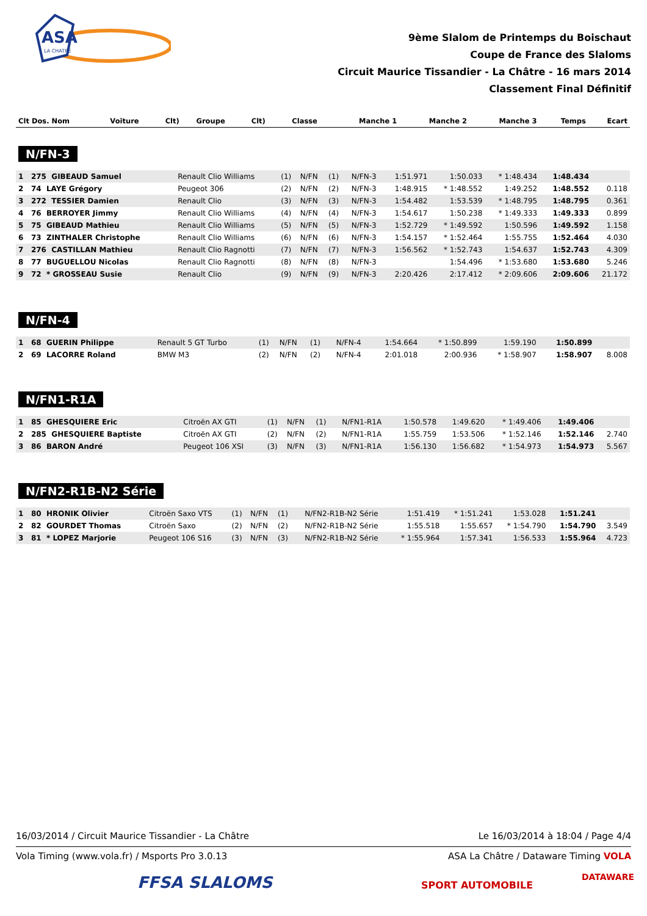ASA
LA CHATRE
9ème Slalom de Printemps du Boischaut
Coupe de France des Slaloms
Circuit Maurice Tissandier - La Châtre - 16 mars 2014
Classement Final Définitif
| Clt Dos. Nom | Voiture | Clt) | Groupe | Clt) | Classe | Manche 1 | Manche 2 | Manche 3 | Temps | Ecart |
| --- | --- | --- | --- | --- | --- | --- | --- | --- | --- | --- |
N/FN-3
| 1 275 GIBEAUD Samuel | Renault Clio Williams | (1) | N/FN | (1) | N/FN-3 | 1:51.971 | 1:50.033 | * 1:48.434 | 1:48.434 | |
| 2 74 LAYE Grégory | Peugeot 306 | (2) | N/FN | (2) | N/FN-3 | 1:48.915 | * 1:48.552 | 1:49.252 | 1:48.552 | 0.118 |
| 3 272 TESSIER Damien | Renault Clio | (3) | N/FN | (3) | N/FN-3 | 1:54.482 | 1:53.539 | * 1:48.795 | 1:48.795 | 0.361 |
| 4 76 BERROYER Jimmy | Renault Clio Williams | (4) | N/FN | (4) | N/FN-3 | 1:54.617 | 1:50.238 | * 1:49.333 | 1:49.333 | 0.899 |
| 5 75 GIBEAUD Mathieu | Renault Clio Williams | (5) | N/FN | (5) | N/FN-3 | 1:52.729 | * 1:49.592 | 1:50.596 | 1:49.592 | 1.158 |
| 6 73 ZINTHALER Christophe | Renault Clio Williams | (6) | N/FN | (6) | N/FN-3 | 1:54.157 | * 1:52.464 | 1:55.755 | 1:52.464 | 4.030 |
| 7 276 CASTILLAN Mathieu | Renault Clio Ragnotti | (7) | N/FN | (7) | N/FN-3 | 1:56.562 | * 1:52.743 | 1:54.637 | 1:52.743 | 4.309 |
| 8 77 BUGUELLOU Nicolas | Renault Clio Ragnotti | (8) | N/FN | (8) | N/FN-3 | | 1:54.496 | * 1:53.680 | 1:53.680 | 5.246 |
| 9 72 * GROSSEAU Susie | Renault Clio | (9) | N/FN | (9) | N/FN-3 | 2:20.426 | 2:17.412 | * 2:09.606 | 2:09.606 | 21.172 |
N/FN-4
| 1 68 GUERIN Philippe | Renault 5 GT Turbo | (1) | N/FN | (1) | N/FN-4 | 1:54.664 | * 1:50.899 | 1:59.190 | 1:50.899 | |
| 2 69 LACORRE Roland | BMW M3 | (2) | N/FN | (2) | N/FN-4 | 2:01.018 | 2:00.936 | * 1:58.907 | 1:58.907 | 8.008 |
N/FN1-R1A
| 1 85 GHESQUIERE Eric | Citroën AX GTI | (1) | N/FN | (1) | N/FN1-R1A | 1:50.578 | 1:49.620 | * 1:49.406 | 1:49.406 | |
| 2 285 GHESQUIERE Baptiste | Citroën AX GTI | (2) | N/FN | (2) | N/FN1-R1A | 1:55.759 | 1:53.506 | * 1:52.146 | 1:52.146 | 2.740 |
| 3 86 BARON André | Peugeot 106 XSI | (3) | N/FN | (3) | N/FN1-R1A | 1:56.130 | 1:56.682 | * 1:54.973 | 1:54.973 | 5.567 |
N/FN2-R1B-N2 Série
| 1 80 HRONIK Olivier | Citroën Saxo VTS | (1) | N/FN | (1) | N/FN2-R1B-N2 Série | 1:51.419 | * 1:51.241 | 1:53.028 | 1:51.241 | |
| 2 82 GOURDET Thomas | Citroën Saxo | (2) | N/FN | (2) | N/FN2-R1B-N2 Série | 1:55.518 | 1:55.657 | * 1:54.790 | 1:54.790 | 3.549 |
| 3 81 * LOPEZ Marjorie | Peugeot 106 S16 | (3) | N/FN | (3) | N/FN2-R1B-N2 Série | * 1:55.964 | 1:57.341 | 1:56.533 | 1:55.964 | 4.723 |
16/03/2014 / Circuit Maurice Tissandier - La Châtre Le 16/03/2014 à 18:04 / Page 4/4
Vola Timing (www.vola.fr) / Msports Pro 3.0.13 ASA La Châtre / Dataware Timing VOLA
FFSA SLALOMS SPORT AUTOMOBILE
DATAWARE